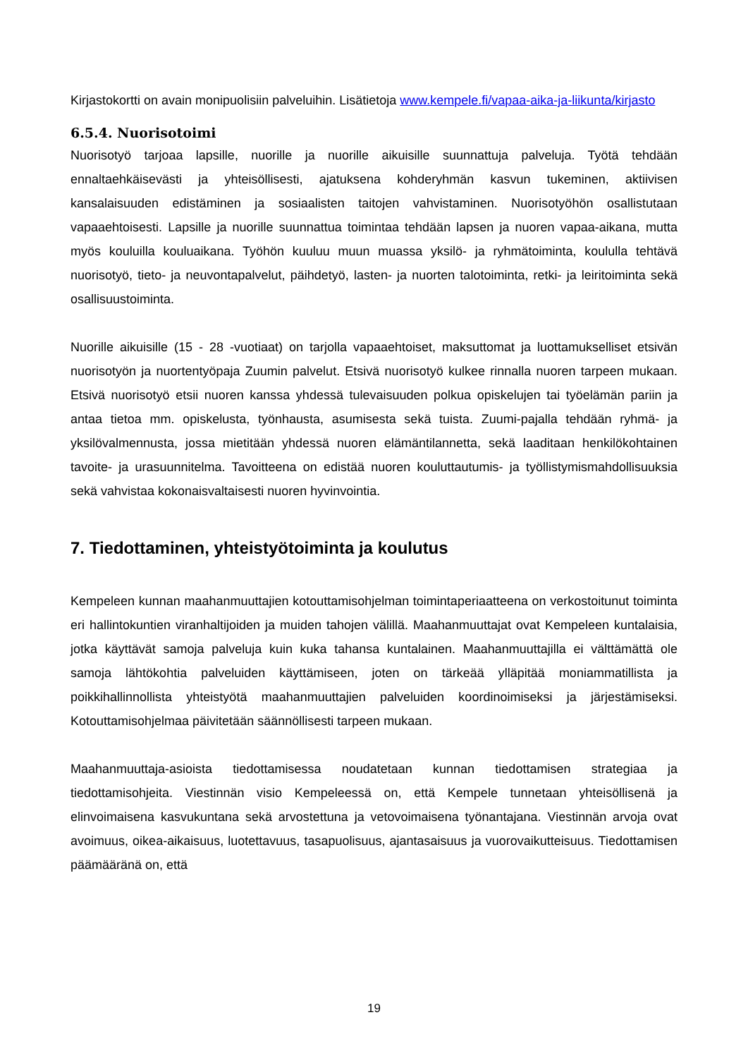Kirjastokortti on avain monipuolisiin palveluihin. Lisätietoja www.kempele.fi/vapaa-aika-ja-liikunta/kirjasto
6.5.4. Nuorisotoimi
Nuorisotyö tarjoaa lapsille, nuorille ja nuorille aikuisille suunnattuja palveluja. Työtä tehdään ennaltaehkäisevästi ja yhteisöllisesti, ajatuksena kohderyhmän kasvun tukeminen, aktiivisen kansalaisuuden edistäminen ja sosiaalisten taitojen vahvistaminen. Nuorisotyöhön osallistutaan vapaaehtoisesti. Lapsille ja nuorille suunnattua toimintaa tehdään lapsen ja nuoren vapaa-aikana, mutta myös kouluilla kouluaikana. Työhön kuuluu muun muassa yksilö- ja ryhmätoiminta, koululla tehtävä nuorisotyö, tieto- ja neuvontapalvelut, päihdetyö, lasten- ja nuorten talotoiminta, retki- ja leiritoiminta sekä osallisuustoiminta.
Nuorille aikuisille (15 - 28 -vuotiaat) on tarjolla vapaaehtoiset, maksuttomat ja luottamukselliset etsivän nuorisotyön ja nuortentyöpaja Zuumin palvelut. Etsivä nuorisotyö kulkee rinnalla nuoren tarpeen mukaan. Etsivä nuorisotyö etsii nuoren kanssa yhdessä tulevaisuuden polkua opiskelujen tai työelämän pariin ja antaa tietoa mm. opiskelusta, työnhausta, asumisesta sekä tuista. Zuumi-pajalla tehdään ryhmä- ja yksilövalmennusta, jossa mietitään yhdessä nuoren elämäntilannetta, sekä laaditaan henkilökohtainen tavoite- ja urasuunnitelma. Tavoitteena on edistää nuoren kouluttautumis- ja työllistymismahdollisuuksia sekä vahvistaa kokonaisvaltaisesti nuoren hyvinvointia.
7. Tiedottaminen, yhteistyötoiminta ja koulutus
Kempeleen kunnan maahanmuuttajien kotouttamisohjelman toimintaperiaatteena on verkostoitunut toiminta eri hallintokuntien viranhaltijoiden ja muiden tahojen välillä. Maahanmuuttajat ovat Kempeleen kuntalaisia, jotka käyttävät samoja palveluja kuin kuka tahansa kuntalainen. Maahanmuuttajilla ei välttämättä ole samoja lähtökohtia palveluiden käyttämiseen, joten on tärkeää ylläpitää moniammatillista ja poikkihallinnollista yhteistyötä maahanmuuttajien palveluiden koordinoimiseksi ja järjestämiseksi. Kotouttamisohjelmaa päivitetään säännöllisesti tarpeen mukaan.
Maahanmuuttaja-asioista tiedottamisessa noudatetaan kunnan tiedottamisen strategiaa ja tiedottamisohjeita. Viestinnän visio Kempeleessä on, että Kempele tunnetaan yhteisöllisenä ja elinvoimaisena kasvukuntana sekä arvostettuna ja vetovoimaisena työnantajana. Viestinnän arvoja ovat avoimuus, oikea-aikaisuus, luotettavuus, tasapuolisuus, ajantasaisuus ja vuorovaikutteisuus. Tiedottamisen päämääränä on, että
19